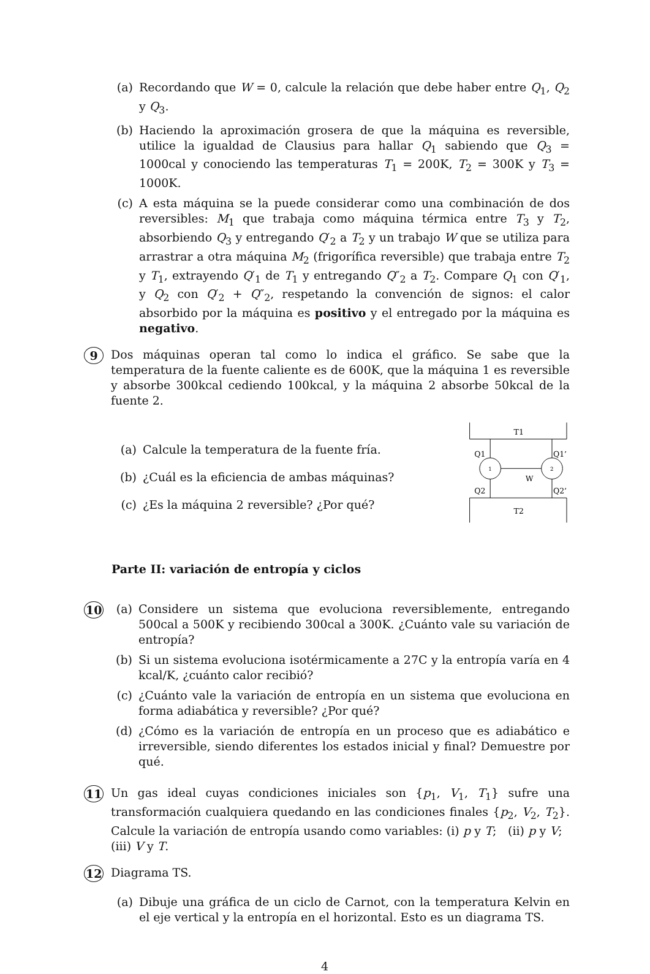(a) Recordando que W = 0, calcule la relación que debe haber entre Q<sub>1</sub>, Q<sub>2</sub> y Q<sub>3</sub>.
(b) Haciendo la aproximación grosera de que la máquina es reversible, utilice la igualdad de Clausius para hallar Q<sub>1</sub> sabiendo que Q<sub>3</sub> = 1000cal y conociendo las temperaturas T<sub>1</sub> = 200K, T<sub>2</sub> = 300K y T<sub>3</sub> = 1000K.
(c) A esta máquina se la puede considerar como una combinación de dos reversibles: M<sub>1</sub> que trabaja como máquina térmica entre T<sub>3</sub> y T<sub>2</sub>, absorbiendo Q<sub>3</sub> y entregando Q′<sub>2</sub> a T<sub>2</sub> y un trabajo W que se utiliza para arrastrar a otra máquina M<sub>2</sub> (frigorífica reversible) que trabaja entre T<sub>2</sub> y T<sub>1</sub>, extrayendo Q′<sub>1</sub> de T<sub>1</sub> y entregando Q″<sub>2</sub> a T<sub>2</sub>. Compare Q<sub>1</sub> con Q′<sub>1</sub>, y Q<sub>2</sub> con Q′<sub>2</sub> + Q″<sub>2</sub>, respetando la convención de signos: el calor absorbido por la máquina es positivo y el entregado por la máquina es negativo.
9 Dos máquinas operan tal como lo indica el gráfico. Se sabe que la temperatura de la fuente caliente es de 600K, que la máquina 1 es reversible y absorbe 300kcal cediendo 100kcal, y la máquina 2 absorbe 50kcal de la fuente 2.
(a) Calcule la temperatura de la fuente fría.
(b) ¿Cuál es la eficiencia de ambas máquinas?
(c) ¿Es la máquina 2 reversible? ¿Por qué?
T1
T2
1
2
Q1
Q1’
Q2
Q2’
W
Parte II: variación de entropía y ciclos
10
(a) Considere un sistema que evoluciona reversiblemente, entregando 500cal a 500K y recibiendo 300cal a 300K. ¿Cuánto vale su variación de entropía?
(b) Si un sistema evoluciona isotérmicamente a 27C y la entropía varía en 4 kcal/K, ¿cuánto calor recibió?
(c) ¿Cuánto vale la variación de entropía en un sistema que evoluciona en forma adiabática y reversible? ¿Por qué?
(d) ¿Cómo es la variación de entropía en un proceso que es adiabático e irreversible, siendo diferentes los estados inicial y final? Demuestre por qué.
11 Un gas ideal cuyas condiciones iniciales son {p<sub>1</sub>, V<sub>1</sub>, T<sub>1</sub>} sufre una transformación cualquiera quedando en las condiciones finales {p<sub>2</sub>, V<sub>2</sub>, T<sub>2</sub>}. Calcule la variación de entropía usando como variables: (i) p y T; (ii) p y V; (iii) V y T.
12 Diagrama TS.
(a) Dibuje una gráfica de un ciclo de Carnot, con la temperatura Kelvin en el eje vertical y la entropía en el horizontal. Esto es un diagrama TS.
4